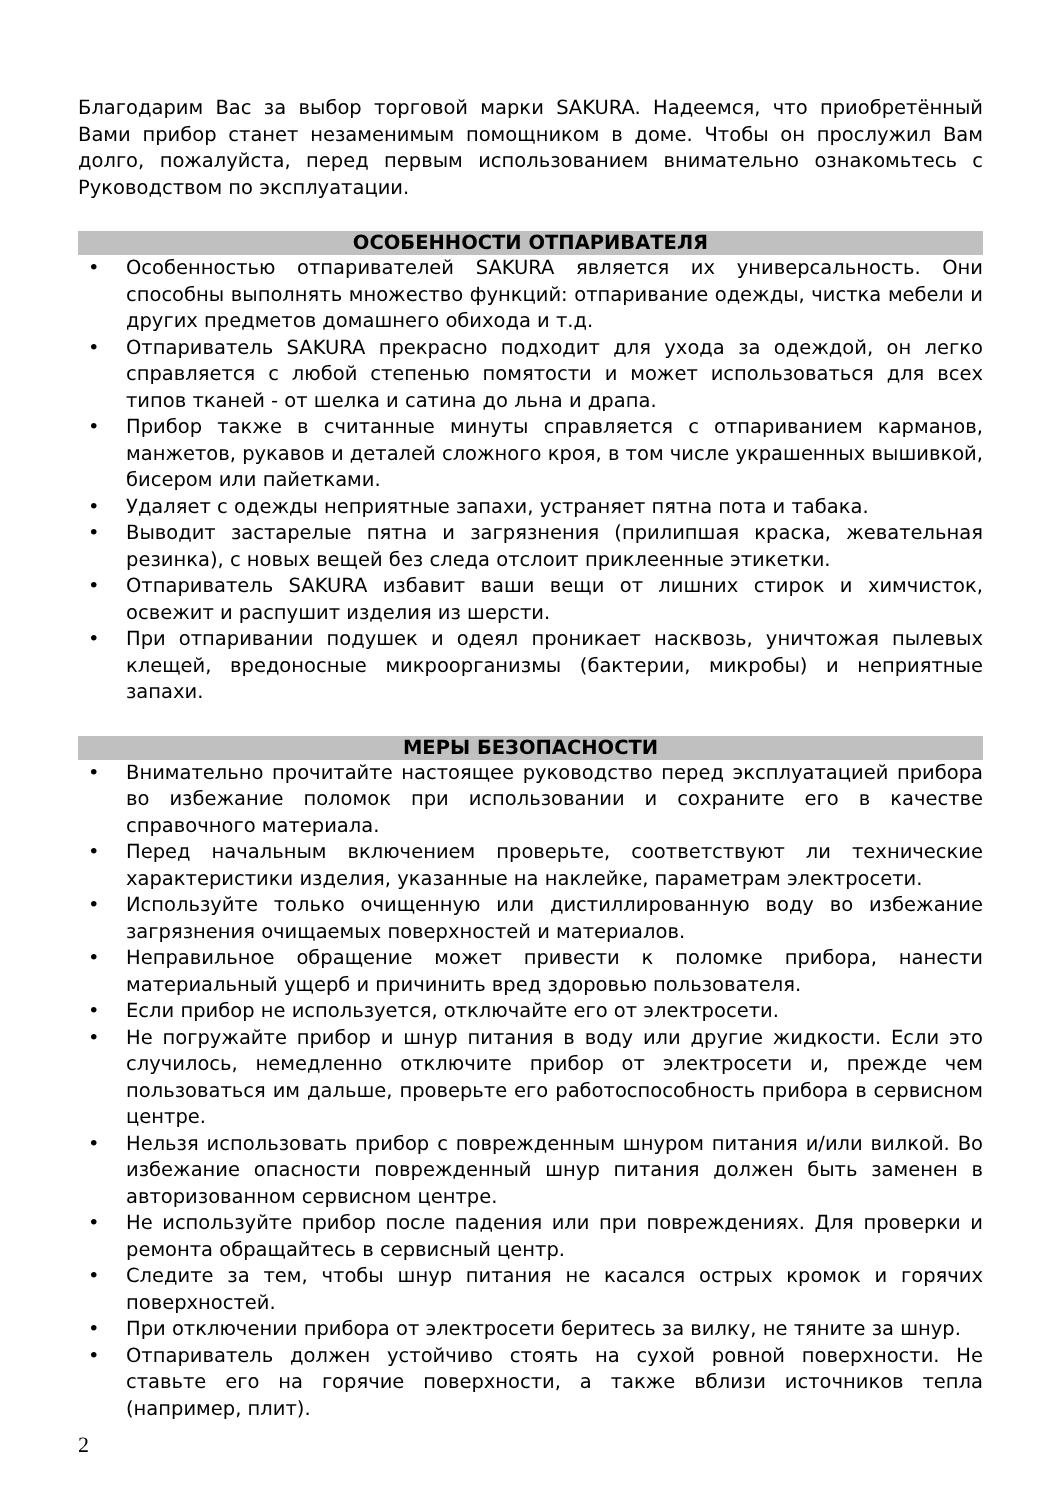Благодарим Вас за выбор торговой марки SAKURA. Надеемся, что приобретённый Вами прибор станет незаменимым помощником в доме. Чтобы он прослужил Вам долго, пожалуйста, перед первым использованием внимательно ознакомьтесь с Руководством по эксплуатации.
ОСОБЕННОСТИ ОТПАРИВАТЕЛЯ
• Особенностью отпаривателей SAKURA является их универсальность. Они способны выполнять множество функций: отпаривание одежды, чистка мебели и других предметов домашнего обихода и т.д.
• Отпариватель SAKURA прекрасно подходит для ухода за одеждой, он легко справляется с любой степенью помятости и может использоваться для всех типов тканей - от шелка и сатина до льна и драпа.
• Прибор также в считанные минуты справляется с отпариванием карманов, манжетов, рукавов и деталей сложного кроя, в том числе украшенных вышивкой, бисером или пайетками.
• Удаляет с одежды неприятные запахи, устраняет пятна пота и табака.
• Выводит застарелые пятна и загрязнения (прилипшая краска, жевательная резинка), с новых вещей без следа отслоит приклеенные этикетки.
• Отпариватель SAKURA избавит ваши вещи от лишних стирок и химчисток, освежит и распушит изделия из шерсти.
• При отпаривании подушек и одеял проникает насквозь, уничтожая пылевых клещей, вредоносные микроорганизмы (бактерии, микробы) и неприятные запахи.
МЕРЫ БЕЗОПАСНОСТИ
• Внимательно прочитайте настоящее руководство перед эксплуатацией прибора во избежание поломок при использовании и сохраните его в качестве справочного материала.
• Перед начальным включением проверьте, соответствуют ли технические характеристики изделия, указанные на наклейке, параметрам электросети.
• Используйте только очищенную или дистиллированную воду во избежание загрязнения очищаемых поверхностей и материалов.
• Неправильное обращение может привести к поломке прибора, нанести материальный ущерб и причинить вред здоровью пользователя.
• Если прибор не используется, отключайте его от электросети.
• Не погружайте прибор и шнур питания в воду или другие жидкости. Если это случилось, немедленно отключите прибор от электросети и, прежде чем пользоваться им дальше, проверьте его работоспособность прибора в сервисном центре.
• Нельзя использовать прибор с поврежденным шнуром питания и/или вилкой. Во избежание опасности поврежденный шнур питания должен быть заменен в авторизованном сервисном центре.
• Не используйте прибор после падения или при повреждениях. Для проверки и ремонта обращайтесь в сервисный центр.
• Следите за тем, чтобы шнур питания не касался острых кромок и горячих поверхностей.
• При отключении прибора от электросети беритесь за вилку, не тяните за шнур.
• Отпариватель должен устойчиво стоять на сухой ровной поверхности. Не ставьте его на горячие поверхности, а также вблизи источников тепла (например, плит).
2